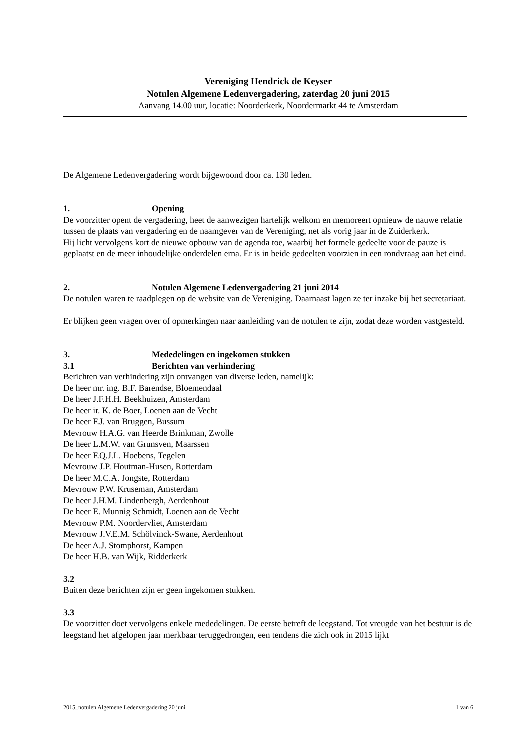Vereniging Hendrick de Keyser
Notulen Algemene Ledenvergadering, zaterdag 20 juni 2015
Aanvang 14.00 uur, locatie: Noorderkerk, Noordermarkt 44 te Amsterdam
De Algemene Ledenvergadering wordt bijgewoond door ca. 130 leden.
1. Opening
De voorzitter opent de vergadering, heet de aanwezigen hartelijk welkom en memoreert opnieuw de nauwe relatie tussen de plaats van vergadering en de naamgever van de Vereniging, net als vorig jaar in de Zuiderkerk.
Hij licht vervolgens kort de nieuwe opbouw van de agenda toe, waarbij het formele gedeelte voor de pauze is geplaatst en de meer inhoudelijke onderdelen erna. Er is in beide gedeelten voorzien in een rondvraag aan het eind.
2. Notulen Algemene Ledenvergadering 21 juni 2014
De notulen waren te raadplegen op de website van de Vereniging. Daarnaast lagen ze ter inzake bij het secretariaat.
Er blijken geen vragen over of opmerkingen naar aanleiding van de notulen te zijn, zodat deze worden vastgesteld.
3. Mededelingen en ingekomen stukken
3.1 Berichten van verhindering
Berichten van verhindering zijn ontvangen van diverse leden, namelijk:
De heer mr. ing. B.F. Barendse, Bloemendaal
De heer J.F.H.H. Beekhuizen, Amsterdam
De heer ir. K. de Boer, Loenen aan de Vecht
De heer F.J. van Bruggen, Bussum
Mevrouw H.A.G. van Heerde Brinkman, Zwolle
De heer L.M.W. van Grunsven, Maarssen
De heer F.Q.J.L. Hoebens, Tegelen
Mevrouw J.P. Houtman-Husen, Rotterdam
De heer M.C.A. Jongste, Rotterdam
Mevrouw P.W. Kruseman, Amsterdam
De heer J.H.M. Lindenbergh, Aerdenhout
De heer E. Munnig Schmidt, Loenen aan de Vecht
Mevrouw P.M. Noordervliet, Amsterdam
Mevrouw J.V.E.M. Schölvinck-Swane, Aerdenhout
De heer A.J. Stomphorst, Kampen
De heer H.B. van Wijk, Ridderkerk
3.2
Buiten deze berichten zijn er geen ingekomen stukken.
3.3
De voorzitter doet vervolgens enkele mededelingen. De eerste betreft de leegstand. Tot vreugde van het bestuur is de leegstand het afgelopen jaar merkbaar teruggedrongen, een tendens die zich ook in 2015 lijkt
2015_notulen Algemene Ledenvergadering 20 juni 1 van 6